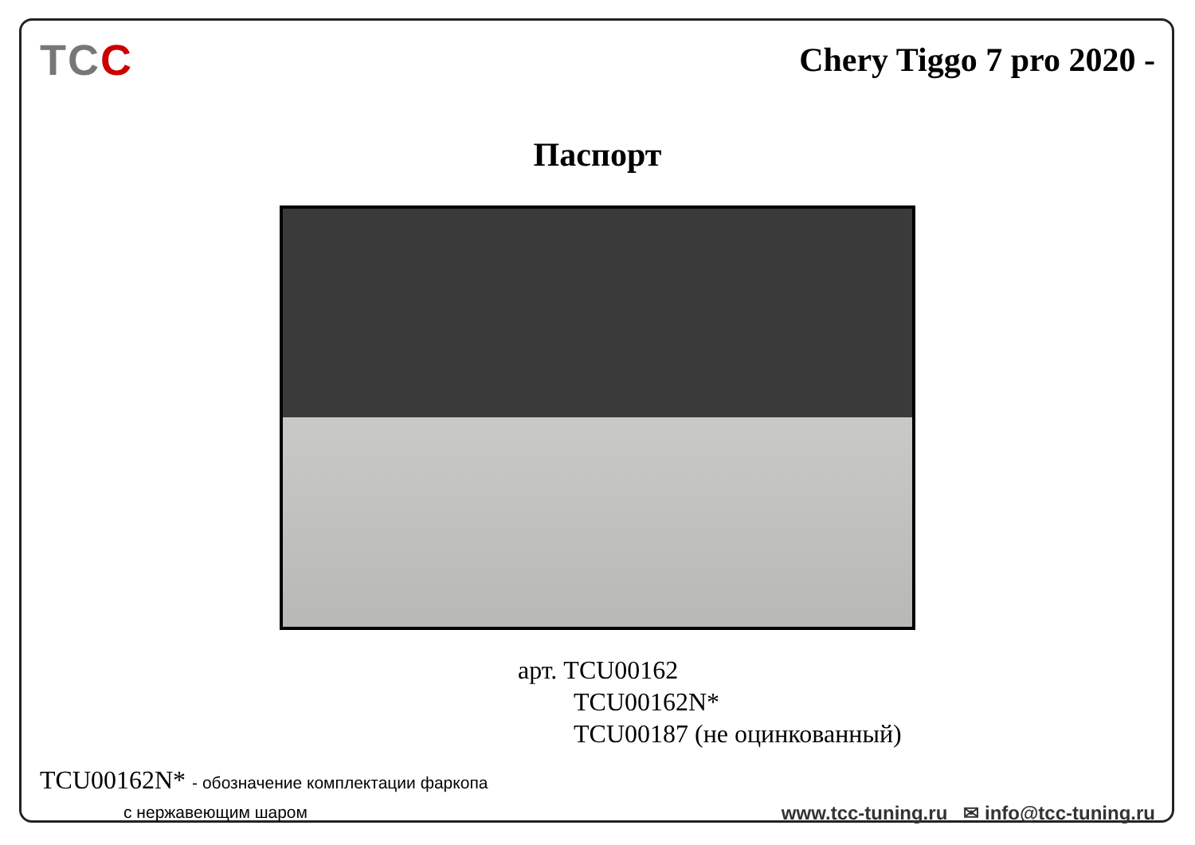TCC
Chery Tiggo 7 pro 2020 -
Паспорт
арт. TCU00162
TCU00162N*
TCU00187 (не оцинкованный)
TCU00162N* - обозначение комплектации фаркопа
с нержавеющим шаром
www.tcc-tuning.ru ✉ info@tcc-tuning.ru